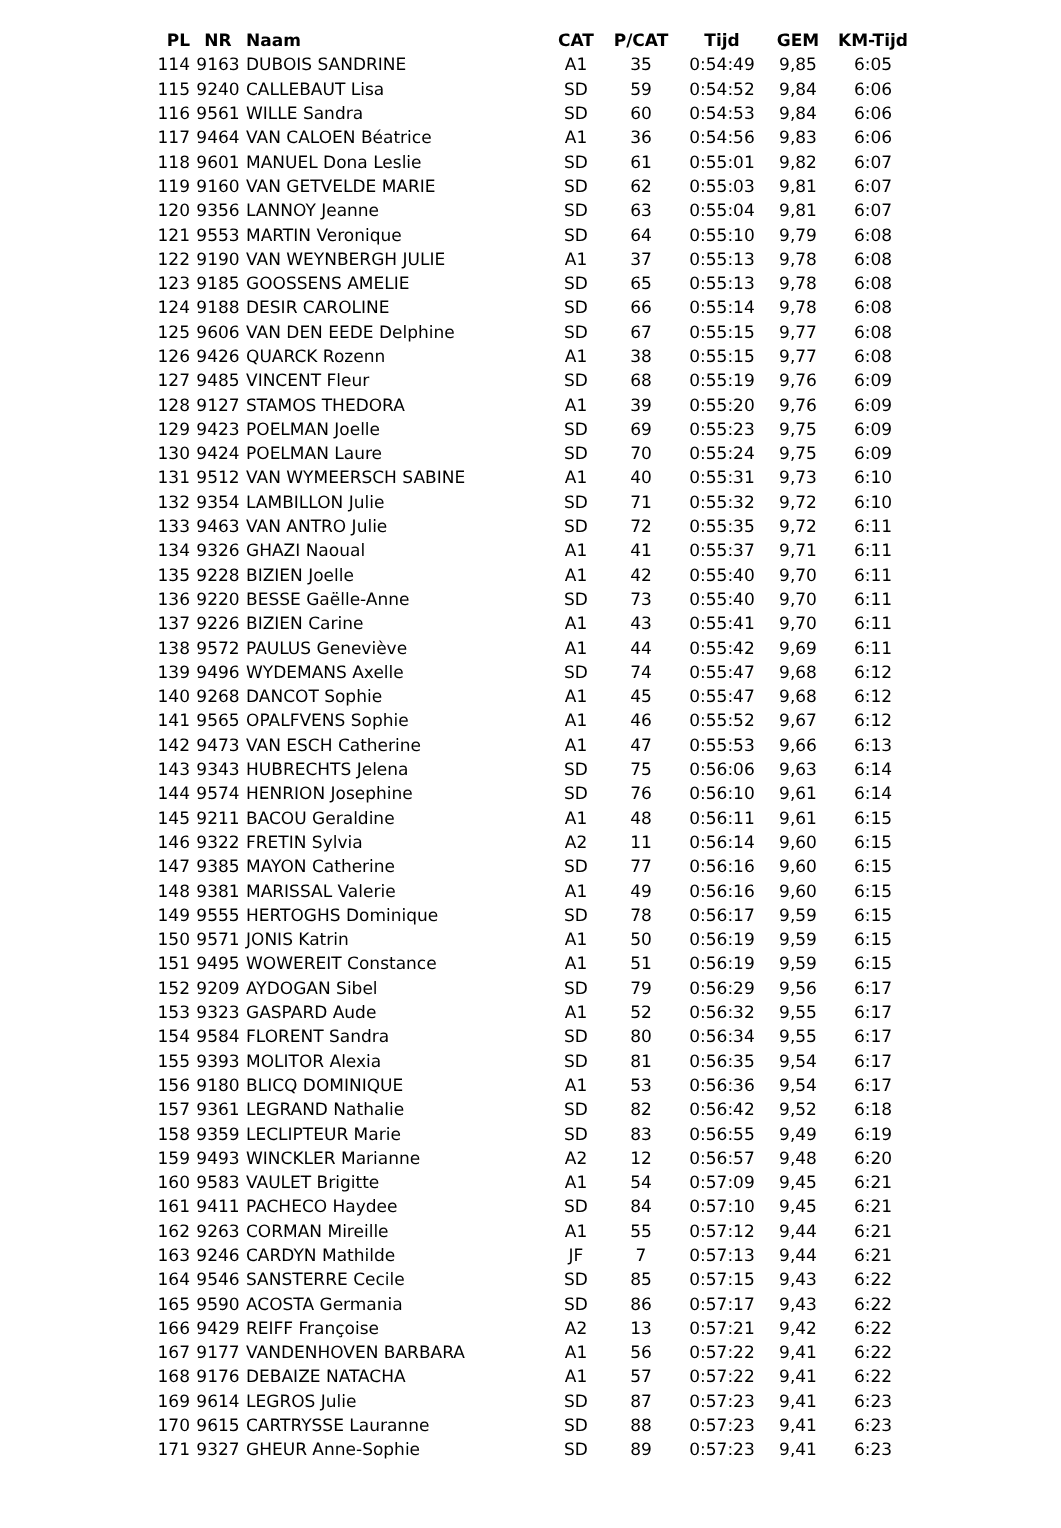| PL | NR | Naam | CAT | P/CAT | Tijd | GEM | KM-Tijd |
| --- | --- | --- | --- | --- | --- | --- | --- |
| 114 | 9163 | DUBOIS SANDRINE | A1 | 35 | 0:54:49 | 9,85 | 6:05 |
| 115 | 9240 | CALLEBAUT Lisa | SD | 59 | 0:54:52 | 9,84 | 6:06 |
| 116 | 9561 | WILLE Sandra | SD | 60 | 0:54:53 | 9,84 | 6:06 |
| 117 | 9464 | VAN CALOEN Béatrice | A1 | 36 | 0:54:56 | 9,83 | 6:06 |
| 118 | 9601 | MANUEL Dona Leslie | SD | 61 | 0:55:01 | 9,82 | 6:07 |
| 119 | 9160 | VAN GETVELDE MARIE | SD | 62 | 0:55:03 | 9,81 | 6:07 |
| 120 | 9356 | LANNOY Jeanne | SD | 63 | 0:55:04 | 9,81 | 6:07 |
| 121 | 9553 | MARTIN Veronique | SD | 64 | 0:55:10 | 9,79 | 6:08 |
| 122 | 9190 | VAN WEYNBERGH JULIE | A1 | 37 | 0:55:13 | 9,78 | 6:08 |
| 123 | 9185 | GOOSSENS AMELIE | SD | 65 | 0:55:13 | 9,78 | 6:08 |
| 124 | 9188 | DESIR CAROLINE | SD | 66 | 0:55:14 | 9,78 | 6:08 |
| 125 | 9606 | VAN DEN EEDE Delphine | SD | 67 | 0:55:15 | 9,77 | 6:08 |
| 126 | 9426 | QUARCK Rozenn | A1 | 38 | 0:55:15 | 9,77 | 6:08 |
| 127 | 9485 | VINCENT Fleur | SD | 68 | 0:55:19 | 9,76 | 6:09 |
| 128 | 9127 | STAMOS THEDORA | A1 | 39 | 0:55:20 | 9,76 | 6:09 |
| 129 | 9423 | POELMAN Joelle | SD | 69 | 0:55:23 | 9,75 | 6:09 |
| 130 | 9424 | POELMAN Laure | SD | 70 | 0:55:24 | 9,75 | 6:09 |
| 131 | 9512 | VAN WYMEERSCH SABINE | A1 | 40 | 0:55:31 | 9,73 | 6:10 |
| 132 | 9354 | LAMBILLON Julie | SD | 71 | 0:55:32 | 9,72 | 6:10 |
| 133 | 9463 | VAN ANTRO Julie | SD | 72 | 0:55:35 | 9,72 | 6:11 |
| 134 | 9326 | GHAZI Naoual | A1 | 41 | 0:55:37 | 9,71 | 6:11 |
| 135 | 9228 | BIZIEN Joelle | A1 | 42 | 0:55:40 | 9,70 | 6:11 |
| 136 | 9220 | BESSE Gaëlle-Anne | SD | 73 | 0:55:40 | 9,70 | 6:11 |
| 137 | 9226 | BIZIEN Carine | A1 | 43 | 0:55:41 | 9,70 | 6:11 |
| 138 | 9572 | PAULUS Geneviève | A1 | 44 | 0:55:42 | 9,69 | 6:11 |
| 139 | 9496 | WYDEMANS Axelle | SD | 74 | 0:55:47 | 9,68 | 6:12 |
| 140 | 9268 | DANCOT Sophie | A1 | 45 | 0:55:47 | 9,68 | 6:12 |
| 141 | 9565 | OPALFVENS Sophie | A1 | 46 | 0:55:52 | 9,67 | 6:12 |
| 142 | 9473 | VAN ESCH Catherine | A1 | 47 | 0:55:53 | 9,66 | 6:13 |
| 143 | 9343 | HUBRECHTS Jelena | SD | 75 | 0:56:06 | 9,63 | 6:14 |
| 144 | 9574 | HENRION Josephine | SD | 76 | 0:56:10 | 9,61 | 6:14 |
| 145 | 9211 | BACOU Geraldine | A1 | 48 | 0:56:11 | 9,61 | 6:15 |
| 146 | 9322 | FRETIN Sylvia | A2 | 11 | 0:56:14 | 9,60 | 6:15 |
| 147 | 9385 | MAYON Catherine | SD | 77 | 0:56:16 | 9,60 | 6:15 |
| 148 | 9381 | MARISSAL Valerie | A1 | 49 | 0:56:16 | 9,60 | 6:15 |
| 149 | 9555 | HERTOGHS Dominique | SD | 78 | 0:56:17 | 9,59 | 6:15 |
| 150 | 9571 | JONIS Katrin | A1 | 50 | 0:56:19 | 9,59 | 6:15 |
| 151 | 9495 | WOWEREIT Constance | A1 | 51 | 0:56:19 | 9,59 | 6:15 |
| 152 | 9209 | AYDOGAN Sibel | SD | 79 | 0:56:29 | 9,56 | 6:17 |
| 153 | 9323 | GASPARD Aude | A1 | 52 | 0:56:32 | 9,55 | 6:17 |
| 154 | 9584 | FLORENT Sandra | SD | 80 | 0:56:34 | 9,55 | 6:17 |
| 155 | 9393 | MOLITOR Alexia | SD | 81 | 0:56:35 | 9,54 | 6:17 |
| 156 | 9180 | BLICQ DOMINIQUE | A1 | 53 | 0:56:36 | 9,54 | 6:17 |
| 157 | 9361 | LEGRAND Nathalie | SD | 82 | 0:56:42 | 9,52 | 6:18 |
| 158 | 9359 | LECLIPTEUR Marie | SD | 83 | 0:56:55 | 9,49 | 6:19 |
| 159 | 9493 | WINCKLER Marianne | A2 | 12 | 0:56:57 | 9,48 | 6:20 |
| 160 | 9583 | VAULET Brigitte | A1 | 54 | 0:57:09 | 9,45 | 6:21 |
| 161 | 9411 | PACHECO Haydee | SD | 84 | 0:57:10 | 9,45 | 6:21 |
| 162 | 9263 | CORMAN Mireille | A1 | 55 | 0:57:12 | 9,44 | 6:21 |
| 163 | 9246 | CARDYN Mathilde | JF | 7 | 0:57:13 | 9,44 | 6:21 |
| 164 | 9546 | SANSTERRE Cecile | SD | 85 | 0:57:15 | 9,43 | 6:22 |
| 165 | 9590 | ACOSTA Germania | SD | 86 | 0:57:17 | 9,43 | 6:22 |
| 166 | 9429 | REIFF Françoise | A2 | 13 | 0:57:21 | 9,42 | 6:22 |
| 167 | 9177 | VANDENHOVEN BARBARA | A1 | 56 | 0:57:22 | 9,41 | 6:22 |
| 168 | 9176 | DEBAIZE NATACHA | A1 | 57 | 0:57:22 | 9,41 | 6:22 |
| 169 | 9614 | LEGROS Julie | SD | 87 | 0:57:23 | 9,41 | 6:23 |
| 170 | 9615 | CARTRYSSE Lauranne | SD | 88 | 0:57:23 | 9,41 | 6:23 |
| 171 | 9327 | GHEUR Anne-Sophie | SD | 89 | 0:57:23 | 9,41 | 6:23 |